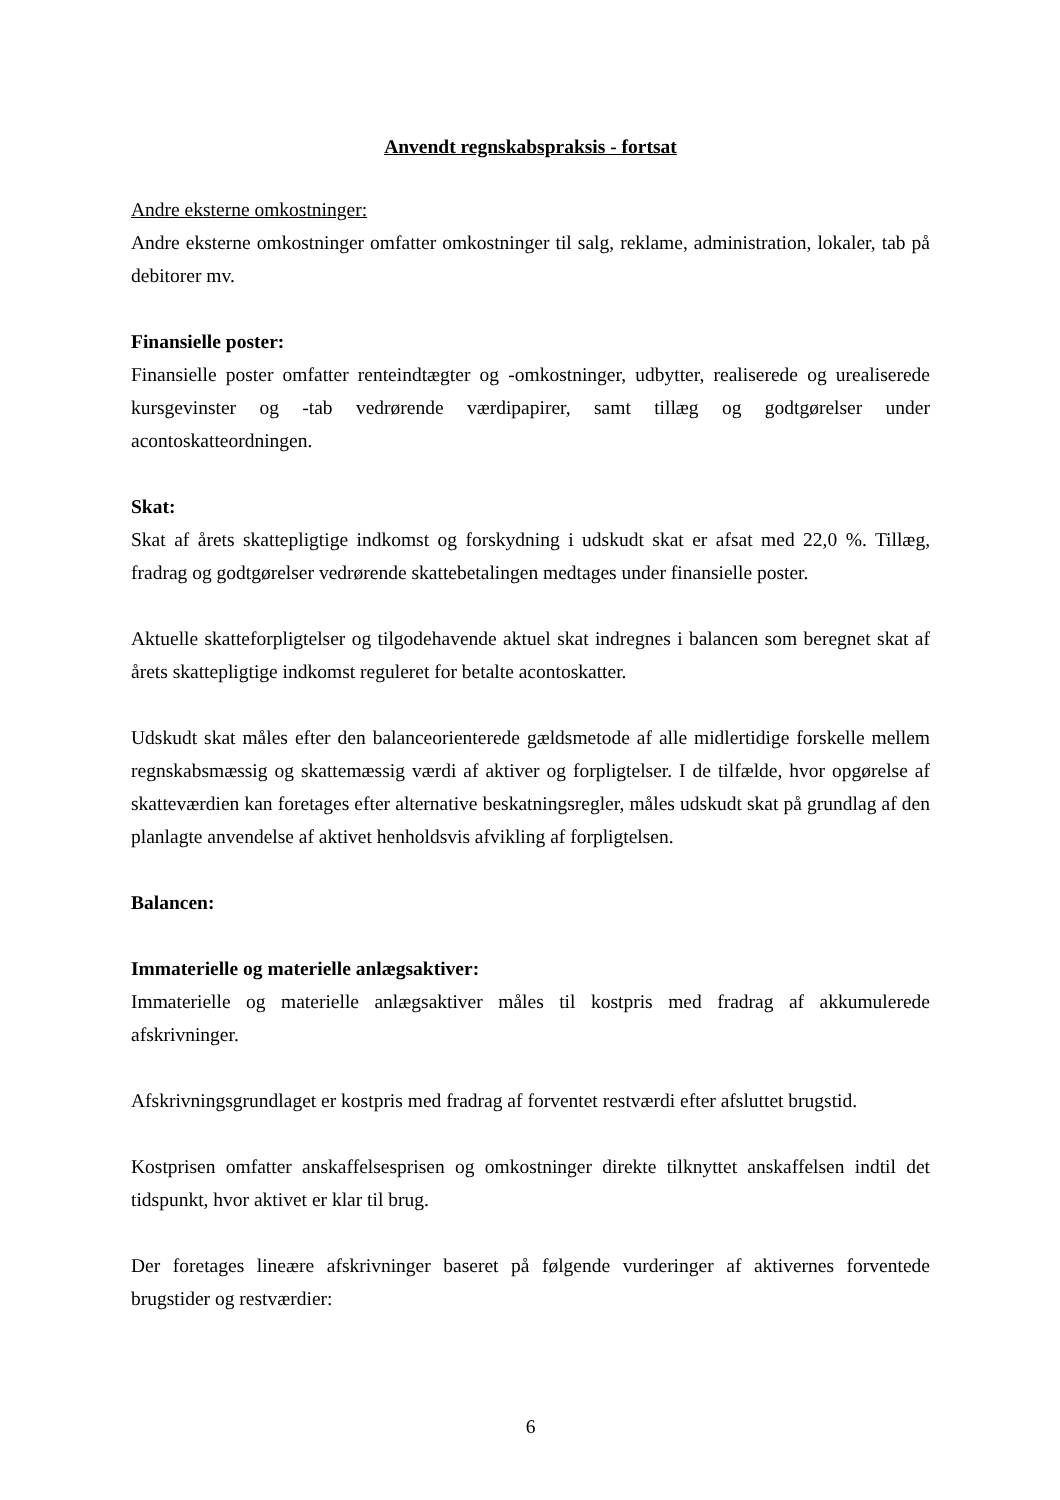Anvendt regnskabspraksis - fortsat
Andre eksterne omkostninger:
Andre eksterne omkostninger omfatter omkostninger til salg, reklame, administration, lokaler, tab på debitorer mv.
Finansielle poster:
Finansielle poster omfatter renteindtægter og -omkostninger, udbytter, realiserede og urealiserede kursgevinster og -tab vedrørende værdipapirer, samt tillæg og godtgørelser under acontoskatteordningen.
Skat:
Skat af årets skattepligtige indkomst og forskydning i udskudt skat er afsat med 22,0 %. Tillæg, fradrag og godtgørelser vedrørende skattebetalingen medtages under finansielle poster.
Aktuelle skatteforpligtelser og tilgodehavende aktuel skat indregnes i balancen som beregnet skat af årets skattepligtige indkomst reguleret for betalte acontoskatter.
Udskudt skat måles efter den balanceorienterede gældsmetode af alle midlertidige forskelle mellem regnskabsmæssig og skattemæssig værdi af aktiver og forpligtelser. I de tilfælde, hvor opgørelse af skatteværdien kan foretages efter alternative beskatningsregler, måles udskudt skat på grundlag af den planlagte anvendelse af aktivet henholdsvis afvikling af forpligtelsen.
Balancen:
Immaterielle og materielle anlægsaktiver:
Immaterielle og materielle anlægsaktiver måles til kostpris med fradrag af akkumulerede afskrivninger.
Afskrivningsgrundlaget er kostpris med fradrag af forventet restværdi efter afsluttet brugstid.
Kostprisen omfatter anskaffelsesprisen og omkostninger direkte tilknyttet anskaffelsen indtil det tidspunkt, hvor aktivet er klar til brug.
Der foretages lineære afskrivninger baseret på følgende vurderinger af aktivernes forventede brugstider og restværdier:
6